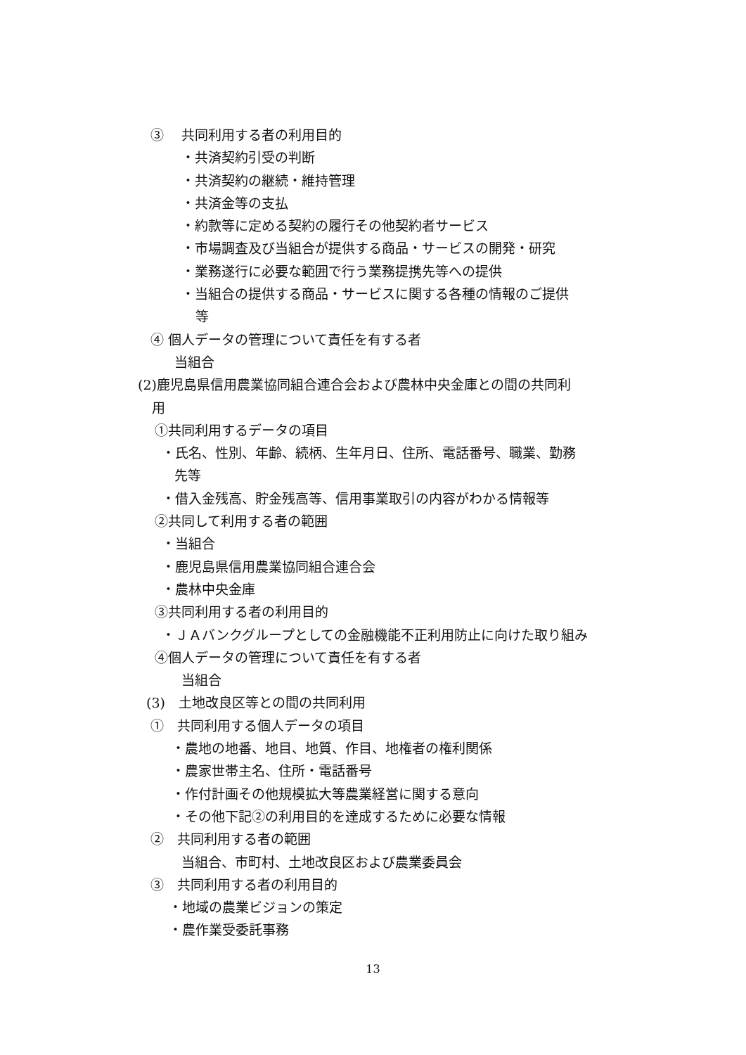③　 共同利用する者の利用目的
・共済契約引受の判断
・共済契約の継続・維持管理
・共済金等の支払
・約款等に定める契約の履行その他契約者サービス
・市場調査及び当組合が提供する商品・サービスの開発・研究
・業務遂行に必要な範囲で行う業務提携先等への提供
・当組合の提供する商品・サービスに関する各種の情報のご提供
等
④ 個人データの管理について責任を有する者
当組合
(2)鹿児島県信用農業協同組合連合会および農林中央金庫との間の共同利
用
①共同利用するデータの項目
・氏名、性別、年齢、続柄、生年月日、住所、電話番号、職業、勤務
先等
・借入金残高、貯金残高等、信用事業取引の内容がわかる情報等
②共同して利用する者の範囲
・当組合
・鹿児島県信用農業協同組合連合会
・農林中央金庫
③共同利用する者の利用目的
・ＪＡバンクグループとしての金融機能不正利用防止に向けた取り組み
④個人データの管理について責任を有する者
当組合
(3)　土地改良区等との間の共同利用
①　共同利用する個人データの項目
・農地の地番、地目、地質、作目、地権者の権利関係
・農家世帯主名、住所・電話番号
・作付計画その他規模拡大等農業経営に関する意向
・その他下記②の利用目的を達成するために必要な情報
②　共同利用する者の範囲
当組合、市町村、土地改良区および農業委員会
③　共同利用する者の利用目的
・地域の農業ビジョンの策定
・農作業受委託事務
13